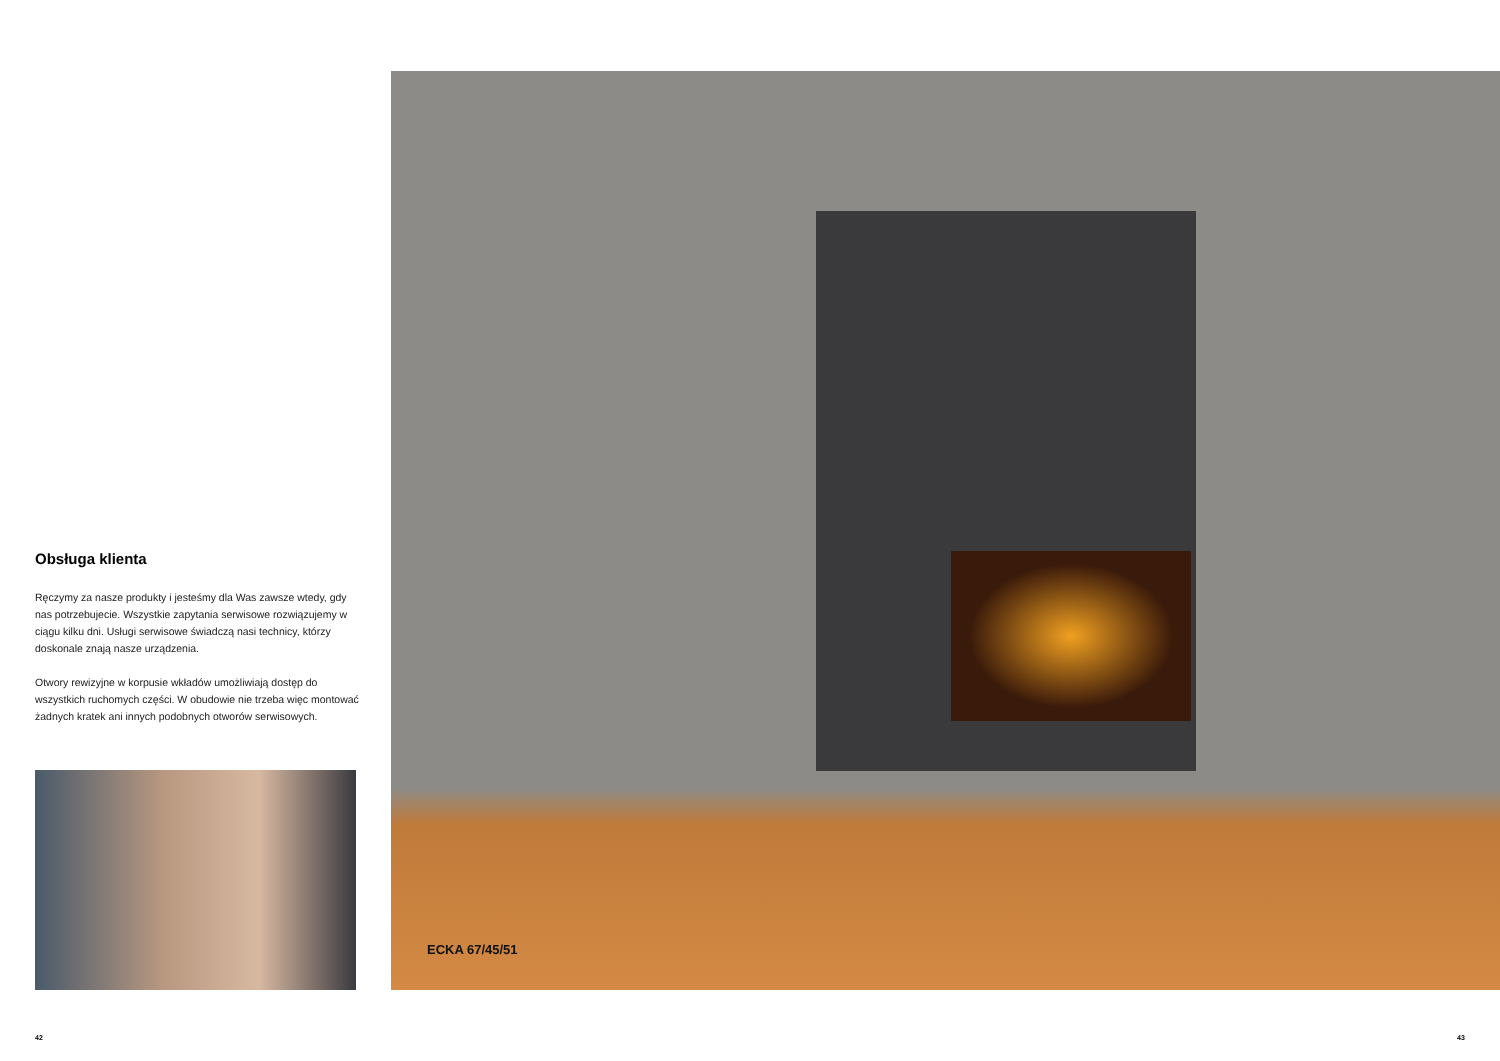Obsługa klienta
Ręczymy za nasze produkty i jesteśmy dla Was zawsze wtedy, gdy nas potrzebujecie. Wszystkie zapytania serwisowe rozwiązujemy w ciągu kilku dni. Usługi serwisowe świadczą nasi technicy, którzy doskonale znają nasze urządzenia.
Otwory rewizyjne w korpusie wkładów umożliwiają dostęp do wszystkich ruchomych części. W obudowie nie trzeba więc montować żadnych kratek ani innych podobnych otworów serwisowych.
ECKA 67/45/51
42 43